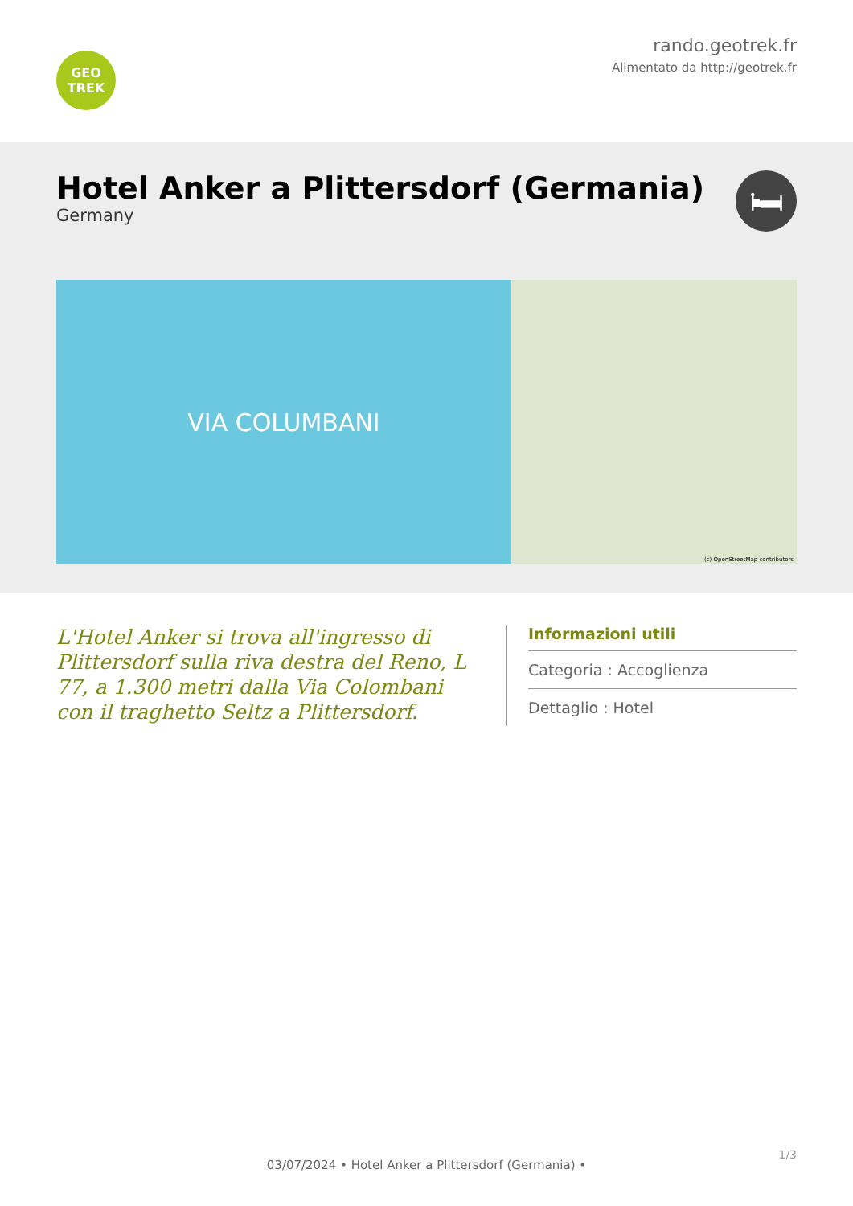GEO
TREK
rando.geotrek.fr
Alimentato da http://geotrek.fr
Hotel Anker a Plittersdorf (Germania)
Germany
🛏
VIA COLUMBANI
(c) OpenStreetMap contributors
L'Hotel Anker si trova all'ingresso di Plittersdorf sulla riva destra del Reno, L 77, a 1.300 metri dalla Via Colombani con il traghetto Seltz a Plittersdorf.
Informazioni utili
Categoria : Accoglienza
Dettaglio : Hotel
1/3
03/07/2024 • Hotel Anker a Plittersdorf (Germania) •